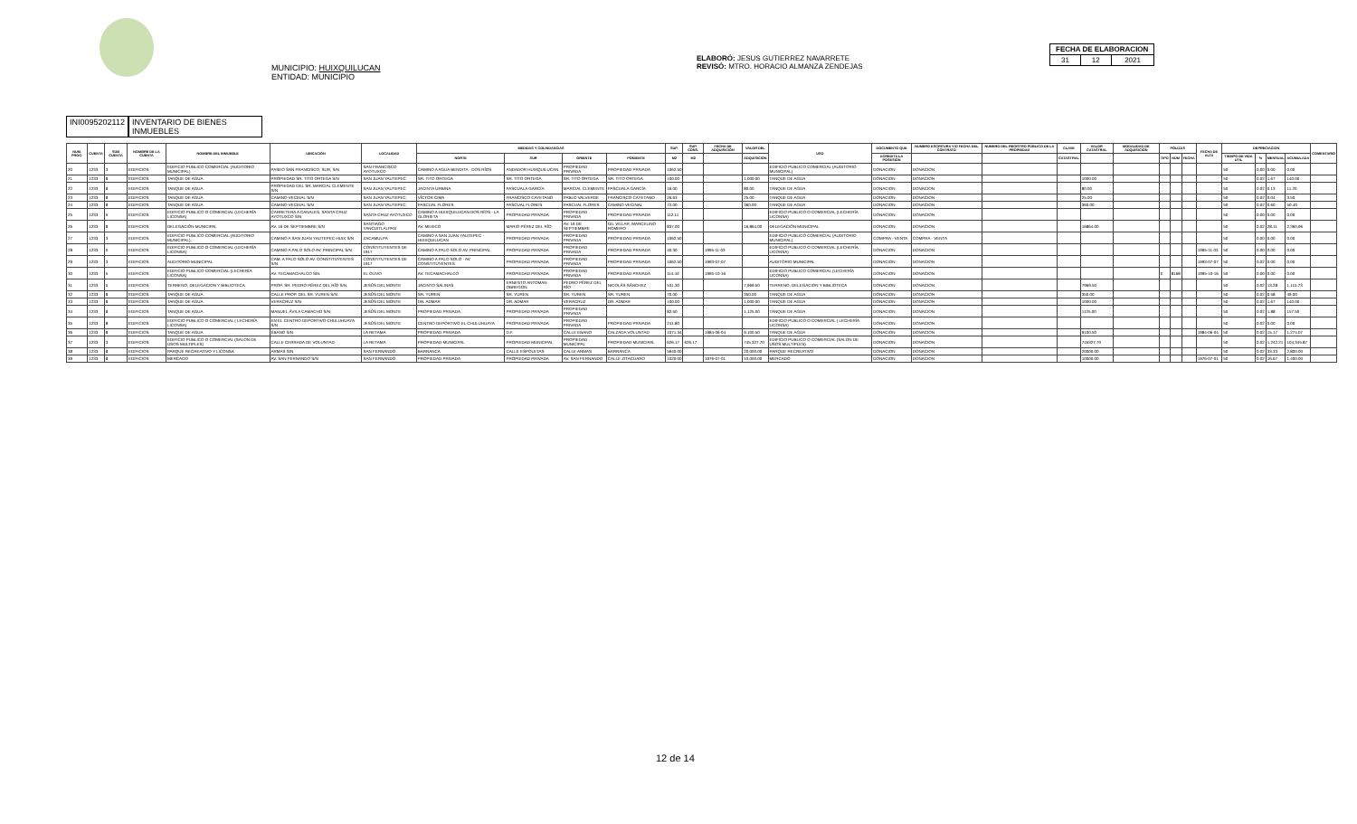MUNICIPIO: HUIXQUILUCAN
ENTIDAD: MUNICIPIO
ELABORÓ: JESUS GUTIERREZ NAVARRETE
REVISÓ: MTRO. HORACIO ALMANZA ZENDEJAS
| FECHA DE ELABORACION | | |
| 31 | 12 | 2021 |
INI0095202112 INVENTARIO DE BIENES INMUEBLES
| NUM. PROG. | CUENTA | SUB CUENTA | NOMBRE DE LA CUENTA | NOMBRE DEL INMUEBLE | UBICACIÓN | LOCALIDAD | MEDIDAS Y COLINDANCIAS | | | | SUP. | SUP. CONS. | FECHA DE ADQUISICIÓN | VALOR DEL | USO | DOCUMENTO QUE | NUMERO ESCRITURA Y/O FECHA DEL CONTRATO | NUMERO DEL REGISTRO PÚBLICO DE LA PROPIEDAD | CLAVE | VALOR CATASTRAL | MODALIDAD DE ADQUISICIÓN | PÓLIZAS | | | FECHA DE ALTA | DEPRECIACION | | | | COMENTARIO |
| --- | --- | --- | --- | --- | --- | --- | --- | --- | --- | --- | --- | --- | --- | --- | --- | --- | --- | --- | --- | --- | --- | --- | --- | --- | --- | --- | --- | --- | --- | --- |
| | | | | | | | NORTE | SUR | ORIENTE | PONIENTE | M2 | M2 | | ADQUISICIÓN | | ACREDITA LA POSESIÓN | | | CATASTRAL | | | TIPO | NUM | FECHA | | TIEMPO DE VIDA UTIL | % | MENSUAL | ACUMULADA | |
| 20 | 1233 | 3 | EDIFICIOS | EDIFICIO PUBLICO COMERCIAL (AUDITORIO MUNICIPAL) | PASEO SAN FRANCISCO, SUR, S/N | SAN FRANCISCO AYOTUXCO | CAMINO A AGUA BENDITA - DOS RÍOS | ANDADOR HUIXQUILUCAN | PROPIEDAD PRIVADA | PROPIEDAD PRIVADA | 1062.50 | | | | EDIFICIO PUBLICO COMERCIAL (AUDITORIO MUNICIPAL) | DONACION | DONACION | | | | | | | | | 50 | 0.00 | 0.00 | 0.00 | |
| 21 | 1233 | 8 | EDIFICIOS | TANQUE DE AGUA | PROPIEDAD SR. TITO ORTEGA S/N | SAN JUAN YAUTEPEC | SR. TITO ORTEGA | SR. TITO ORTEGA | SR. TITO ORTEGA | SR. TITO ORTEGA | 100.00 | | | 1,000.00 | TANQUE DE AGUA | DONACION | DONACION | | | 1000.00 | | | | | | 50 | 0.02 | 1.67 | 140.00 | |
| 22 | 1233 | 8 | EDIFICIOS | TANQUE DE AGUA | PROPIEDAD DEL SR. MARCIAL CLEMENTE S/N | SAN JUAN YAUTEPEC | JACINTA URBINA | PASCUALA GARCÍA | MARCIAL CLEMENTE | PASCUALA GARCÍA | 16.00 | | | 80.00 | TANQUE DE AGUA | DONACION | DONACION | | | 80.00 | | | | | | 50 | 0.02 | 0.13 | 11.20 | |
| 23 | 1233 | 8 | EDIFICIOS | TANQUE DE AGUA | CAMINO VECINAL S/N | SAN JUAN YAUTEPEC | VÍCTOR CIMA | FRANCISCO CAYETANO | PABLO VALVERDE | FRANCISCO CAYETANO | 26.63 | | | 25.00 | TANQUE DE AGUA | DONACION | DONACION | | | 25.00 | | | | | | 50 | 0.02 | 0.04 | 3.50 | |
| 24 | 1233 | 8 | EDIFICIOS | TANQUE DE AGUA | CAMINO VECINAL S/N | SAN JUAN YAUTEPEC | PASCUAL FLORES | PASCUAL FLORES | PASCUAL FLORES | CAMINO VECINAL | 72.00 | | | 360.00 | TANQUE DE AGUA | DONACION | DONACION | | | 360.00 | | | | | | 50 | 0.02 | 0.60 | 50.40 | |
| 25 | 1233 | 5 | EDIFICIOS | EDIFICIO PUBLICO O COMERCIAL (LECHERÍA LICONSA) | CARRETERA A CANALES, SANTA CRUZ AYOTUXCO S/N | SANTA CRUZ AYOTUXCO | CAMINO A HUIXQUILUCAN DOS RÍOS - LA GLORIETA | PROPIEDAD PRIVADA | PROPIEDAD PRIVADA | PROPIEDAD PRIVADA | 112.11 | | | | EDIFICIO PUBLICO O COMERCIAL (LECHERÍA LICONSA) | DONACION | DONACION | | | | | | | | | 50 | 0.00 | 0.00 | 0.00 | |
| 26 | 1233 | 8 | EDIFICIOS | DELEGACIÓN MUNICIPAL | AV. 16 DE SEPTIEMBRE S/N | SANTIAGO YANCUITLALPAN | AV. MEXICO | MARIO PÉREZ DEL RÍO | AV. 16 DE SEPTIEMBRE | GIL VILLAR, MARCELINO ROMERO | 837.00 | | | 16,864.00 | DELEGACIÓN MUNICIPAL | DONACION | DONACION | | | 16864.00 | | | | | | 50 | 0.02 | 28.11 | 2,360.96 | |
| 27 | 1233 | 3 | EDIFICIOS | EDIFICIO PUBLICO COMERCIAL (AUDITORIO MUNICIPAL). | CAMINO A SAN JUAN YAUTEPEC-HUIX S/N | ZACAMULPA | CAMINO A SAN JUAN YAUTEPEC - HUIXQUILUCAN | PROPIEDAD PRIVADA | PROPIEDAD PRIVADA | PROPIEDAD PRIVADA | 1062.50 | | | | EDIFICIO PUBLICO COMERCIAL (AUDITORIO MUNICIPAL). | COMPRA - VENTA | COMPRA - VENTA | | | | | | | | | 50 | 0.00 | 0.00 | 0.00 | |
| 28 | 1233 | 5 | EDIFICIOS | EDIFICIO PUBLICO O COMERCIAL (LECHERÍA LICONSA) | CAMINO A PALO SOLO AV. PRINCIPAL S/N | CONSTITUYENTES DE 1917 | CAMINO A PALO SOLO AV. PRINCIPAL | PROPIEDAD PRIVADA | PROPIEDAD PRIVADA | PROPIEDAD PRIVADA | 40.30 | | 1995-11-03 | | EDIFICIO PUBLICO O COMERCIAL (LECHERÍA LICONSA) | DONACION | DONACION | | | | | | | | 1995-11-03 | 50 | 0.00 | 0.00 | 0.00 | |
| 29 | 1233 | 3 | EDIFICIOS | AUDITORIO MUNICIPAL | CAM. A PALO SOLO AV. CONSTITUYENTES S/N | CONSTITUYENTES DE 1917 | CAMINO A PALO SOLO - AV. CONSTITUYENTES | PROPIEDAD PRIVADA | PROPIEDAD PRIVADA | PROPIEDAD PRIVADA | 1062.50 | | 1993-07-07 | | AUDITORIO MUNICIPAL | DONACION | DONACION | | | | | | | | 1993-07-07 | 50 | 0.02 | 0.00 | 0.00 | |
| 30 | 1233 | 5 | EDIFICIOS | EDIFICIO PUBLICO COMERCIAL (LECHERÍA LICONSA) | AV. TECAMACHALCO S/N | EL OLIVO | AV. TECAMACHALCO | PROPIEDAD PRIVADA | PROPIEDAD PRIVADA | PROPIEDAD PRIVADA | 114.44 | | 1995-10-16 | | EDIFICIO PUBLICO COMERCIAL (LECHERÍA LICONSA) | DONACION | DONACION | | | | | E | 8168 | | 1995-10-16 | 50 | 0.00 | 0.00 | 0.00 | |
| 31 | 1233 | 5 | EDIFICIOS | TERRENO, DELEGACION Y BIBLIOTECA | PROP. SR. PEDRO PÉREZ DEL RÍO S/N. | JESÚS DEL MONTE | JACINTO SALINAS | ERNESTO ANTOMAN OBREGON | PEDRO PÉREZ DEL RÍO | NICOLÁS SÁNCHEZ | 531.30 | | | 7,969.50 | TERRENO, DELEGACION Y BIBLIOTECA | DONACION | DONACION | | | 7969.50 | | | | | | 50 | 0.02 | 13.28 | 1,115.73 | |
| 32 | 1233 | 8 | EDIFICIOS | TANQUE DE AGUA | CALLE PROP. DEL SR. YUREN S/N. | JESÚS DEL MONTE | SR. YUREN | SR. YUREN | SR. YUREN | SR. YUREN | 70.00 | | | 350.00 | TANQUE DE AGUA | DONACION | DONACION | | | 350.00 | | | | | | 50 | 0.02 | 0.58 | 49.00 | |
| 33 | 1233 | 8 | EDIFICIOS | TANQUE DE AGUA | VERACRUZ S/N | JESÚS DEL MONTE | DR. ADMAR | DR. ADMAR | VERACRUZ | DR. ADMAR | 100.00 | | | 1,000.00 | TANQUE DE AGUA | DONACION | DONACION | | | 1000.00 | | | | | | 50 | 0.02 | 1.67 | 140.00 | |
| 34 | 1233 | 8 | EDIFICIOS | TANQUE DE AGUA | MANUEL ÁVILA CAMACHO S/N | JESÚS DEL MONTE | PROPIEDAD PRIVADA | PROPIEDAD PRIVADA | PROPIEDAD PRIVADA | | 82.50 | | | 1,125.00 | TANQUE DE AGUA | DONACION | DONACION | | | 1125.00 | | | | | | 50 | 0.02 | 1.88 | 157.50 | |
| 35 | 1233 | 8 | EDIFICIOS | EDIFICIO PUBLICO O COMERCIAL ( LECHERÍA LICONSA) | EN EL CENTRO DEPORTIVO CHULUHUAYA S/N | JESÚS DEL MONTE | CENTRO DEPORTIVO EL CHULUHUAYA | PROPIEDAD PRIVADA | PROPIEDAD PRIVADA | PROPIEDAD PRIVADA | 241.80 | | | | EDIFICIO PUBLICO O COMERCIAL ( LECHERÍA LICONSA) | DONACION | DONACION | | | | | | | | | 50 | 0.02 | 0.00 | 0.00 | |
| 36 | 1233 | 8 | EDIFICIOS | TANQUE DE AGUA | ÉBANO S/N | LA RETAMA | PROPIEDAD PRIVADA | D.F. | CALLE EBANO | CALZADA VOLUNTAD | 1071.34 | | 1984-06-04 | 9,100.50 | TANQUE DE AGUA | DONACION | DONACION | | | 9100.50 | | | | | 1984-06-04 | 50 | 0.02 | 15.17 | 1,274.07 | |
| 37 | 1233 | 3 | EDIFICIOS | EDIFICIO PUBLICO O COMERCIAL (SALON DE USOS MULTIPLES) | CALLE CERRADA DE VOLUNTAD | LA RETAMA | PROPIEDAD MUNICIPAL | PROPIEDAD MUNICIPAL | PROPIEDAD MUNICIPAL | PROPIEDAD MUNICIPAL | 626.17 | 626.17 | | 745,327.70 | EDIFICIO PUBLICO O COMERCIAL (SALON DE USOS MULTIPLES) | DONACION | DONACION | | | 745327.70 | | | | | | 50 | 0.02 | 1,242.21 | 104,345.87 | |
| 38 | 1233 | 8 | EDIFICIOS | PARQUE RECREATIVO Y LICONSA | ARMAS S/N | SAN FERNANDO | BARRANCA | CALLE ESPOLETAS | CALLE ARMAS | BARRANCA | 5640.00 | | | 20,000.00 | PARQUE RECREATIVO | DONACION | DONACION | | | 20000.00 | | | | | | 50 | 0.02 | 33.33 | 2,800.00 | |
| 39 | 1233 | 8 | EDIFICIOS | MERCADO | AV. SAN FERNANDO S/N | SAN FERNANDO | PROPIEDAD PRIVADA | PROPIEDAD PRIVADA | AV. SAN FERNANDO | CALLE ZITACUARO | 1020.00 | | 1976-07-01 | 10,000.00 | MERCADO | DONACION | DONACION | | | 10000.00 | | | | | 1976-07-01 | 50 | 0.02 | 16.67 | 1,400.00 | |
12 de 14